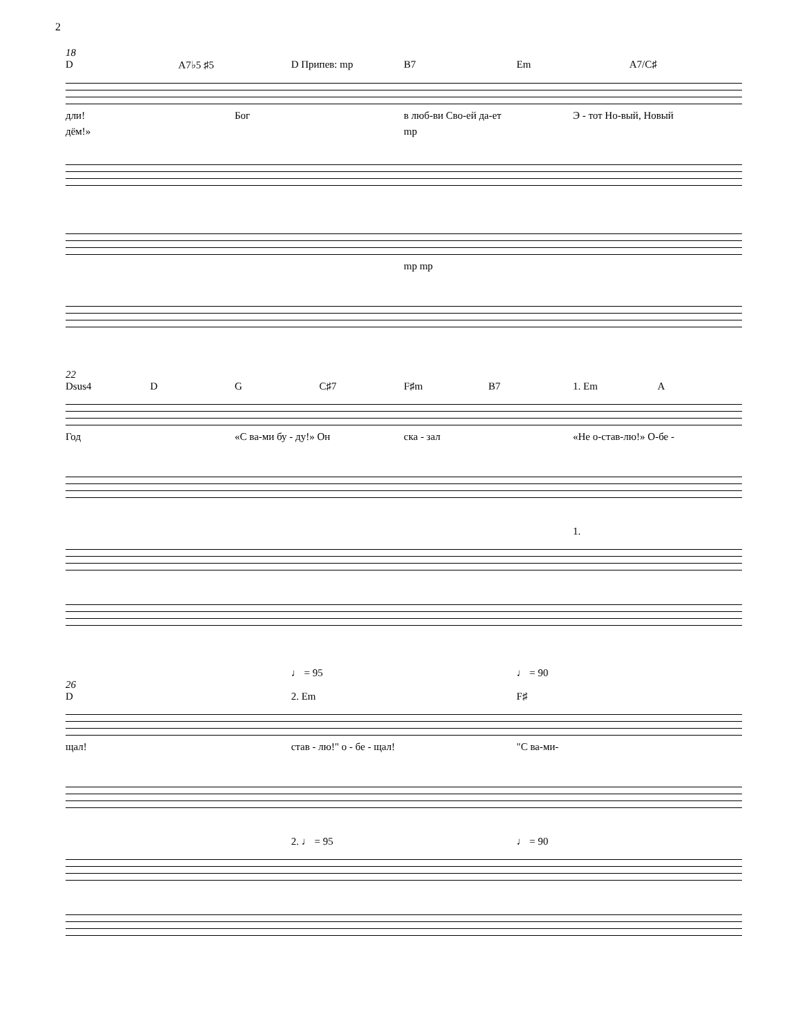2
18
D A7♭5 ♯5 D Припев: mp B7 Em A7/C♯
дли! Бог в люб-ви Сво-ей да-ет Э - тот Но-вый, Новый
дём!» mp
mp mp
22
Dsus4 D G C♯7 F♯m B7 1. Em A
Год «С ва-ми бу - ду!» Он ска - зал «Не о-став-лю!» О-бе -
1.
♩ = 95 ♩ = 90
26
D 2. Em F♯
щал! став - лю!" о - бе - щал! "С ва-ми-
2. ♩ = 95 ♩ = 90